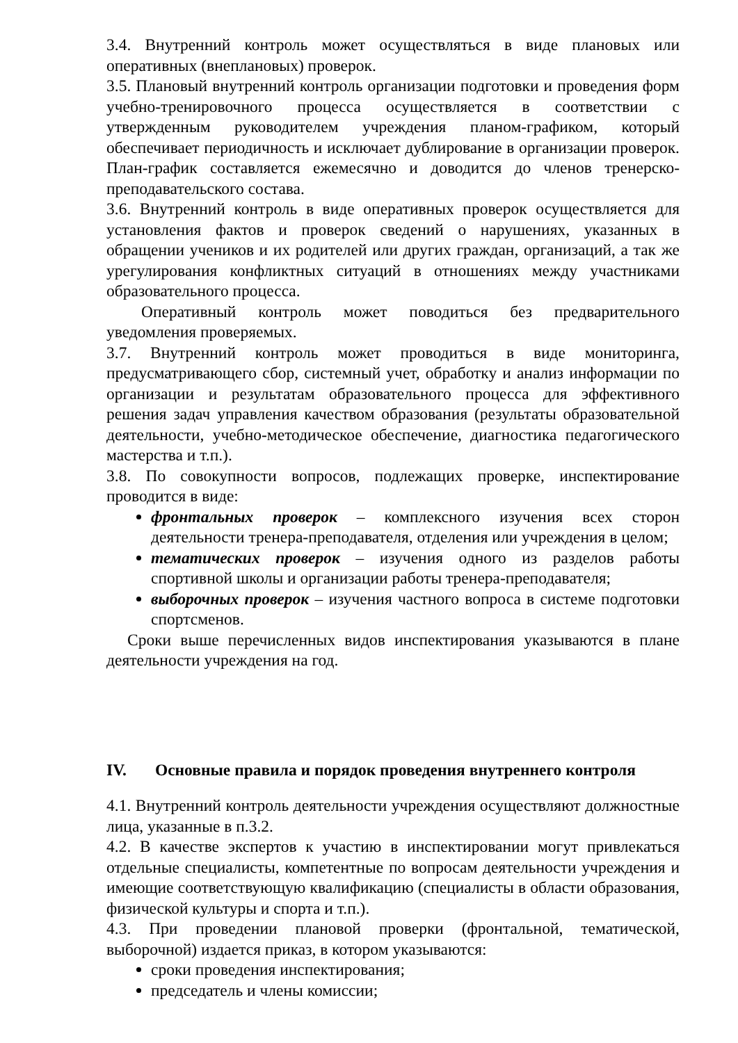3.4. Внутренний контроль может осуществляться в виде плановых или оперативных (внеплановых) проверок.
3.5. Плановый внутренний контроль организации подготовки и проведения форм учебно-тренировочного процесса осуществляется в соответствии с утвержденным руководителем учреждения планом-графиком, который обеспечивает периодичность и исключает дублирование в организации проверок. План-график составляется ежемесячно и доводится до членов тренерско-преподавательского состава.
3.6. Внутренний контроль в виде оперативных проверок осуществляется для установления фактов и проверок сведений о нарушениях, указанных в обращении учеников и их родителей или других граждан, организаций, а так же урегулирования конфликтных ситуаций в отношениях между участниками образовательного процесса.
Оперативный контроль может поводиться без предварительного уведомления проверяемых.
3.7. Внутренний контроль может проводиться в виде мониторинга, предусматривающего сбор, системный учет, обработку и анализ информации по организации и результатам образовательного процесса для эффективного решения задач управления качеством образования (результаты образовательной деятельности, учебно-методическое обеспечение, диагностика педагогического мастерства и т.п.).
3.8. По совокупности вопросов, подлежащих проверке, инспектирование проводится в виде:
фронтальных проверок – комплексного изучения всех сторон деятельности тренера-преподавателя, отделения или учреждения в целом;
тематических проверок – изучения одного из разделов работы спортивной школы и организации работы тренера-преподавателя;
выборочных проверок – изучения частного вопроса в системе подготовки спортсменов.
Сроки выше перечисленных видов инспектирования указываются в плане деятельности учреждения на год.
IV. Основные правила и порядок проведения внутреннего контроля
4.1. Внутренний контроль деятельности учреждения осуществляют должностные лица, указанные в п.3.2.
4.2. В качестве экспертов к участию в инспектировании могут привлекаться отдельные специалисты, компетентные по вопросам деятельности учреждения и имеющие соответствующую квалификацию (специалисты в области образования, физической культуры и спорта и т.п.).
4.3. При проведении плановой проверки (фронтальной, тематической, выборочной) издается приказ, в котором указываются:
сроки проведения инспектирования;
председатель и члены комиссии;